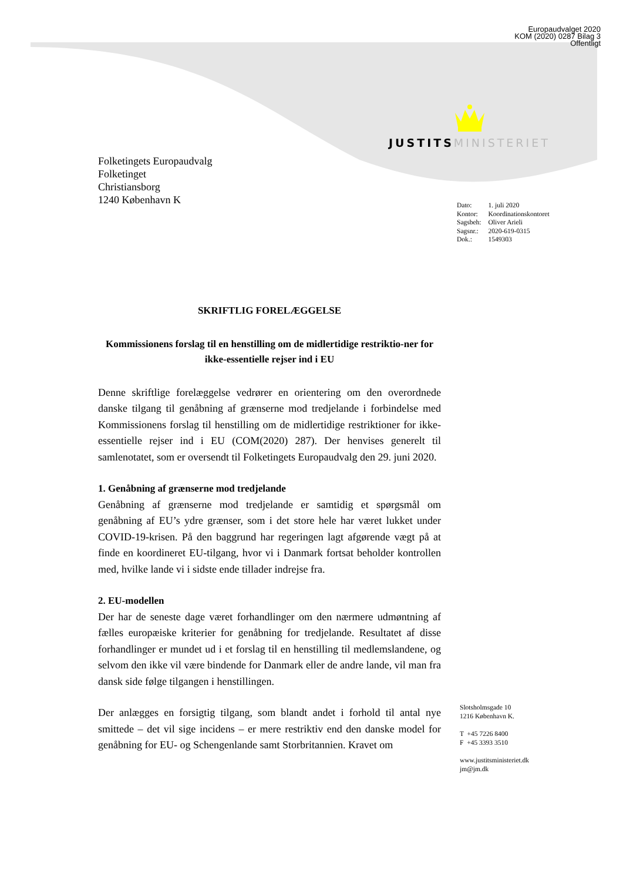Europaudvalget 2020
KOM (2020) 0287 Bilag 3
Offentligt
JUSTITS MINISTERIET
Folketingets Europaudvalg
Folketinget
Christiansborg
1240 København K
| Dato: | 1. juli 2020 |
| Kontor: | Koordinationskontoret |
| Sagsbeh: | Oliver Arieli |
| Sagsnr.: | 2020-619-0315 |
| Dok.: | 1549303 |
SKRIFTLIG FORELÆGGELSE
Kommissionens forslag til en henstilling om de midlertidige restriktio-ner for ikke-essentielle rejser ind i EU
Denne skriftlige forelæggelse vedrører en orientering om den overordnede danske tilgang til genåbning af grænserne mod tredjelande i forbindelse med Kommissionens forslag til henstilling om de midlertidige restriktioner for ikke-essentielle rejser ind i EU (COM(2020) 287). Der henvises generelt til samlenotatet, som er oversendt til Folketingets Europaudvalg den 29. juni 2020.
1. Genåbning af grænserne mod tredjelande
Genåbning af grænserne mod tredjelande er samtidig et spørgsmål om genåbning af EU’s ydre grænser, som i det store hele har været lukket under COVID-19-krisen. På den baggrund har regeringen lagt afgørende vægt på at finde en koordineret EU-tilgang, hvor vi i Danmark fortsat beholder kontrollen med, hvilke lande vi i sidste ende tillader indrejse fra.
2. EU-modellen
Der har de seneste dage været forhandlinger om den nærmere udmøntning af fælles europæiske kriterier for genåbning for tredjelande. Resultatet af disse forhandlinger er mundet ud i et forslag til en henstilling til medlemslandene, og selvom den ikke vil være bindende for Danmark eller de andre lande, vil man fra dansk side følge tilgangen i henstillingen.
Der anlægges en forsigtig tilgang, som blandt andet i forhold til antal nye smittede – det vil sige incidens – er mere restriktiv end den danske model for genåbning for EU- og Schengenlande samt Storbritannien. Kravet om
Slotsholmsgade 10
1216 København K.
T +45 7226 8400
F +45 3393 3510
www.justitsministeriet.dk
jm@jm.dk